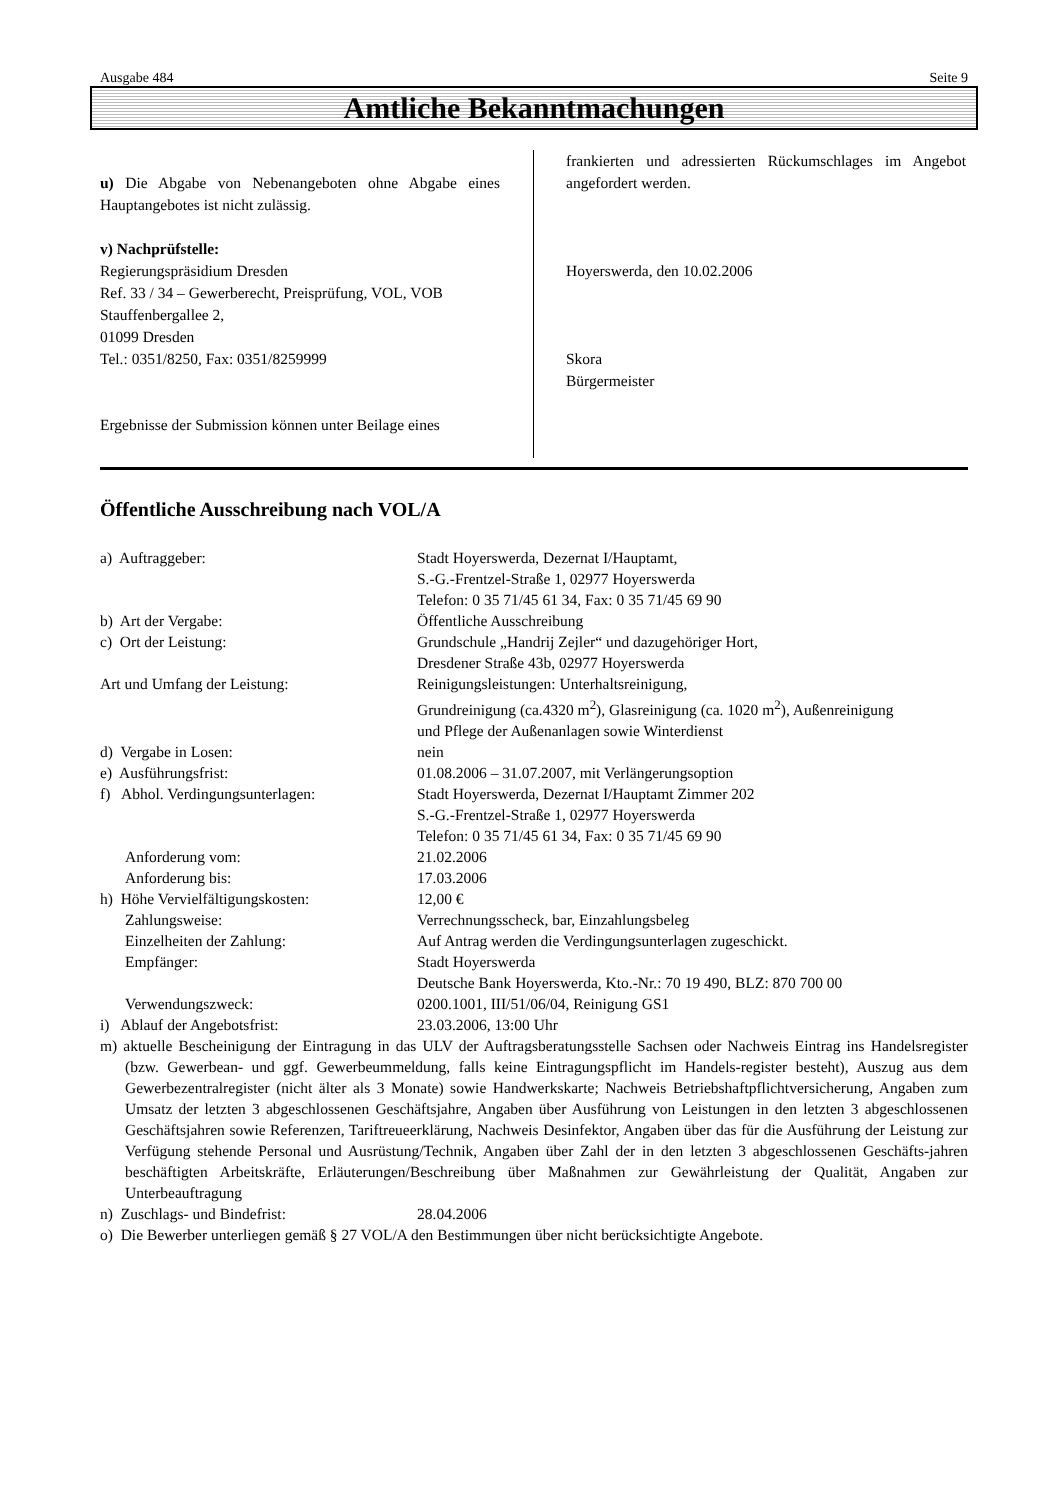Ausgabe 484 Seite 9
Amtliche Bekanntmachungen
u) Die Abgabe von Nebenangeboten ohne Abgabe eines Hauptangebotes ist nicht zulässig.
v) Nachprüfstelle:
Regierungspräsidium Dresden
Ref. 33 / 34 – Gewerberecht, Preisprüfung, VOL, VOB
Stauffenbergallee 2,
01099 Dresden
Tel.: 0351/8250, Fax: 0351/8259999
Ergebnisse der Submission können unter Beilage eines
frankierten und adressierten Rückumschlages im Angebot angefordert werden.
Hoyerswerda, den 10.02.2006
Skora
Bürgermeister
Öffentliche Ausschreibung nach VOL/A
| a) Auftraggeber: | Stadt Hoyerswerda, Dezernat I/Hauptamt, S.-G.-Frentzel-Straße 1, 02977 Hoyerswerda Telefon: 0 35 71/45 61 34, Fax: 0 35 71/45 69 90 |
| b) Art der Vergabe: | Öffentliche Ausschreibung |
| c) Ort der Leistung: | Grundschule „Handrij Zejler“ und dazugehöriger Hort, Dresdener Straße 43b, 02977 Hoyerswerda |
| Art und Umfang der Leistung: | Reinigungsleistungen: Unterhaltsreinigung, Grundreinigung (ca.4320 m<sup>2</sup>), Glasreinigung (ca. 1020 m<sup>2</sup>), Außenreinigung und Pflege der Außenanlagen sowie Winterdienst |
| d) Vergabe in Losen: | nein |
| e) Ausführungsfrist: | 01.08.2006 – 31.07.2007, mit Verlängerungsoption |
| f) Abhol. Verdingungsunterlagen: | Stadt Hoyerswerda, Dezernat I/Hauptamt Zimmer 202 S.-G.-Frentzel-Straße 1, 02977 Hoyerswerda Telefon: 0 35 71/45 61 34, Fax: 0 35 71/45 69 90 |
| Anforderung vom: | 21.02.2006 |
| Anforderung bis: | 17.03.2006 |
| h) Höhe Vervielfältigungskosten: | 12,00 € |
| Zahlungsweise: | Verrechnungsscheck, bar, Einzahlungsbeleg |
| Einzelheiten der Zahlung: | Auf Antrag werden die Verdingungsunterlagen zugeschickt. |
| Empfänger: | Stadt Hoyerswerda Deutsche Bank Hoyerswerda, Kto.-Nr.: 70 19 490, BLZ: 870 700 00 |
| Verwendungszweck: | 0200.1001, III/51/06/04, Reinigung GS1 |
| i) Ablauf der Angebotsfrist: | 23.03.2006, 13:00 Uhr |
| m) aktuelle Bescheinigung der Eintragung in das ULV der Auftragsberatungsstelle Sachsen oder Nachweis Eintrag ins Handelsregister (bzw. Gewerbean- und ggf. Gewerbeummeldung, falls keine Eintragungspflicht im Handels-register besteht), Auszug aus dem Gewerbezentralregister (nicht älter als 3 Monate) sowie Handwerkskarte; Nachweis Betriebshaftpflichtversicherung, Angaben zum Umsatz der letzten 3 abgeschlossenen Geschäftsjahre, Angaben über Ausführung von Leistungen in den letzten 3 abgeschlossenen Geschäftsjahren sowie Referenzen, Tariftreueerklärung, Nachweis Desinfektor, Angaben über das für die Ausführung der Leistung zur Verfügung stehende Personal und Ausrüstung/Technik, Angaben über Zahl der in den letzten 3 abgeschlossenen Geschäfts-jahren beschäftigten Arbeitskräfte, Erläuterungen/Beschreibung über Maßnahmen zur Gewährleistung der Qualität, Angaben zur Unterbeauftragung | |
| n) Zuschlags- und Bindefrist: | 28.04.2006 |
| o) Die Bewerber unterliegen gemäß § 27 VOL/A den Bestimmungen über nicht berücksichtigte Angebote. | |